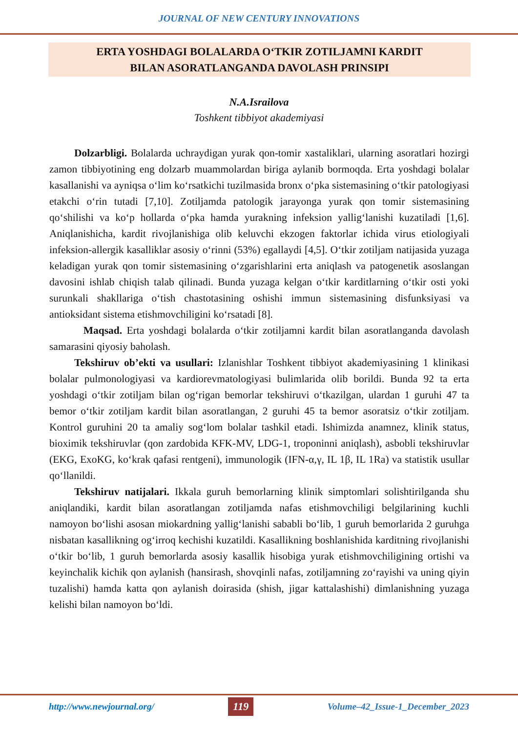JOURNAL OF NEW CENTURY INNOVATIONS
ERTA YOSHDAGI BOLALARDA O‘TKIR ZOTILJAMNI KARDIT
BILAN ASORATLANGANDA DAVOLASH PRINSIPI
N.A.Israilova
Toshkent tibbiyot akademiyasi
Dolzarbligi. Bolalarda uchraydigan yurak qon-tomir xastaliklari, ularning asoratlari hozirgi zamon tibbiyotining eng dolzarb muammolardan biriga aylanib bormoqda. Erta yoshdagi bolalar kasallanishi va ayniqsa o‘lim ko‘rsatkichi tuzilmasida bronx o‘pka sistemasining o‘tkir patologiyasi etakchi o‘rin tutadi [7,10]. Zotiljamda patologik jarayonga yurak qon tomir sistemasining qo‘shilishi va ko‘p hollarda o‘pka hamda yurakning infeksion yallig‘lanishi kuzatiladi [1,6]. Aniqlanishicha, kardit rivojlanishiga olib keluvchi ekzogen faktorlar ichida virus etiologiyali infeksion-allergik kasalliklar asosiy o‘rinni (53%) egallaydi [4,5]. O‘tkir zotiljam natijasida yuzaga keladigan yurak qon tomir sistemasining o‘zgarishlarini erta aniqlash va patogenetik asoslangan davosini ishlab chiqish talab qilinadi. Bunda yuzaga kelgan o‘tkir karditlarning o‘tkir osti yoki surunkali shakllariga o‘tish chastotasining oshishi immun sistemasining disfunksiyasi va antioksidant sistema etishmovchiligini ko‘rsatadi [8].
Maqsad. Erta yoshdagi bolalarda o‘tkir zotiljamni kardit bilan asoratlanganda davolash samarasini qiyosiy baholash.
Tekshiruv ob’ekti va usullari: Izlanishlar Toshkent tibbiyot akademiyasining 1 klinikasi bolalar pulmonologiyasi va kardiorevmatologiyasi bulimlarida olib borildi. Bunda 92 ta erta yoshdagi o‘tkir zotiljam bilan og‘rigan bemorlar tekshiruvi o‘tkazilgan, ulardan 1 guruhi 47 ta bemor o‘tkir zotiljam kardit bilan asoratlangan, 2 guruhi 45 ta bemor asoratsiz o‘tkir zotiljam. Kontrol guruhini 20 ta amaliy sog‘lom bolalar tashkil etadi. Ishimizda anamnez, klinik status, bioximik tekshiruvlar (qon zardobida KFK-MV, LDG-1, troponinni aniqlash), asbobli tekshiruvlar (EKG, ExoKG, ko‘krak qafasi rentgeni), immunologik (IFN-α,γ, IL 1β, IL 1Ra) va statistik usullar qo‘llanildi.
Tekshiruv natijalari. Ikkala guruh bemorlarning klinik simptomlari solishtirilganda shu aniqlandiki, kardit bilan asoratlangan zotiljamda nafas etishmovchiligi belgilarining kuchli namoyon bo‘lishi asosan miokardning yallig‘lanishi sababli bo‘lib, 1 guruh bemorlarida 2 guruhga nisbatan kasallikning og‘irroq kechishi kuzatildi. Kasallikning boshlanishida karditning rivojlanishi o‘tkir bo‘lib, 1 guruh bemorlarda asosiy kasallik hisobiga yurak etishmovchiligining ortishi va keyinchalik kichik qon aylanish (hansirash, shovqinli nafas, zotiljamning zo‘rayishi va uning qiyin tuzalishi) hamda katta qon aylanish doirasida (shish, jigar kattalashishi) dimlanishning yuzaga kelishi bilan namoyon bo‘ldi.
http://www.newjournal.org/ 119 Volume–42_Issue-1_December_2023